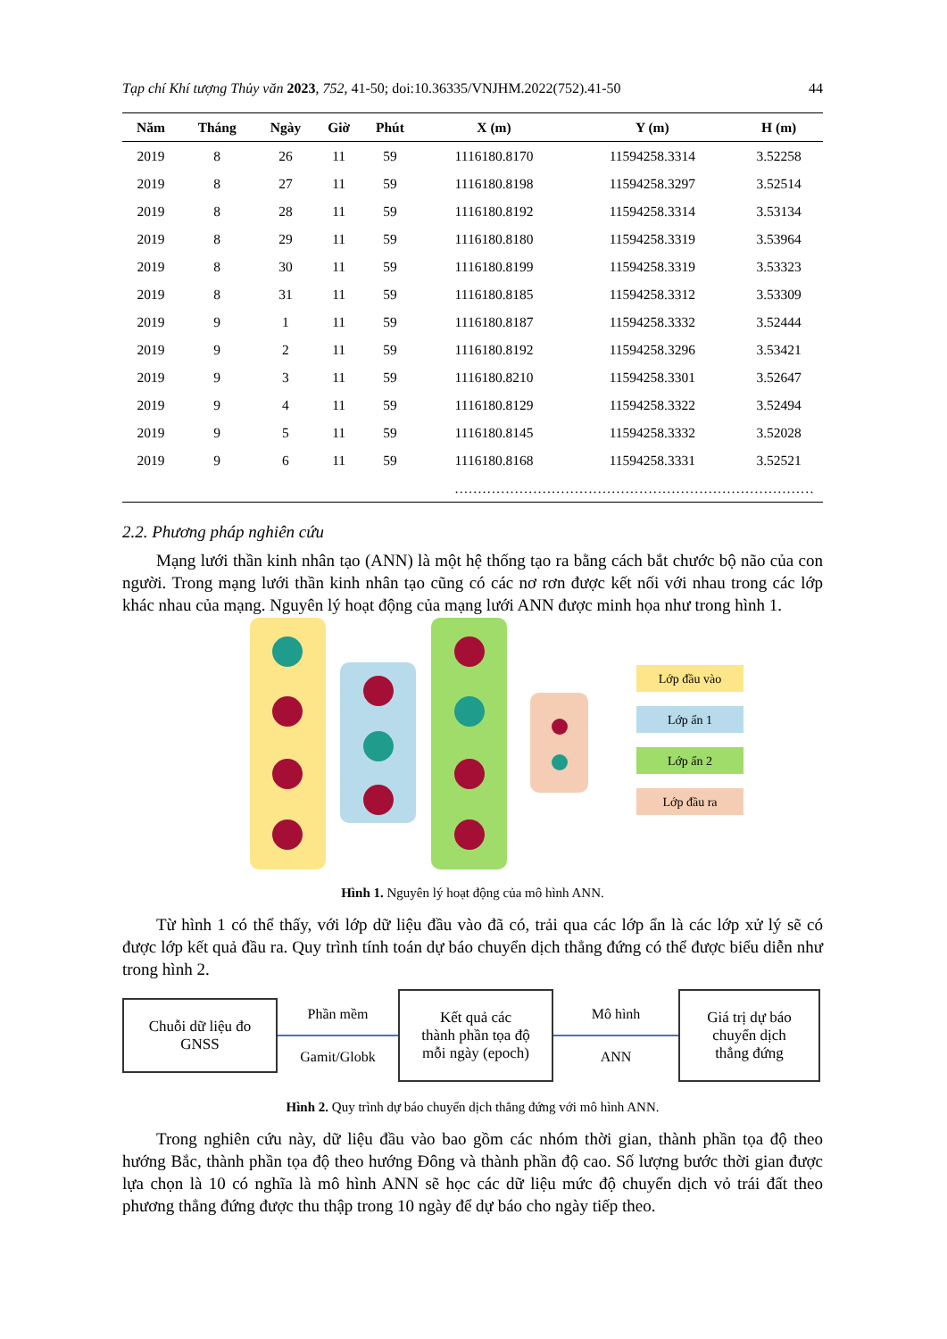Tạp chí Khí tượng Thủy văn 2023, 752, 41-50; doi:10.36335/VNJHM.2022(752).41-50 44
| Năm | Tháng | Ngày | Giờ | Phút | X (m) | Y (m) | H (m) |
| --- | --- | --- | --- | --- | --- | --- | --- |
| 2019 | 8 | 26 | 11 | 59 | 1116180.8170 | 11594258.3314 | 3.52258 |
| 2019 | 8 | 27 | 11 | 59 | 1116180.8198 | 11594258.3297 | 3.52514 |
| 2019 | 8 | 28 | 11 | 59 | 1116180.8192 | 11594258.3314 | 3.53134 |
| 2019 | 8 | 29 | 11 | 59 | 1116180.8180 | 11594258.3319 | 3.53964 |
| 2019 | 8 | 30 | 11 | 59 | 1116180.8199 | 11594258.3319 | 3.53323 |
| 2019 | 8 | 31 | 11 | 59 | 1116180.8185 | 11594258.3312 | 3.53309 |
| 2019 | 9 | 1 | 11 | 59 | 1116180.8187 | 11594258.3332 | 3.52444 |
| 2019 | 9 | 2 | 11 | 59 | 1116180.8192 | 11594258.3296 | 3.53421 |
| 2019 | 9 | 3 | 11 | 59 | 1116180.8210 | 11594258.3301 | 3.52647 |
| 2019 | 9 | 4 | 11 | 59 | 1116180.8129 | 11594258.3322 | 3.52494 |
| 2019 | 9 | 5 | 11 | 59 | 1116180.8145 | 11594258.3332 | 3.52028 |
| 2019 | 9 | 6 | 11 | 59 | 1116180.8168 | 11594258.3331 | 3.52521 |
| …………………………………………………………………… | | | | | | | |
2.2. Phương pháp nghiên cứu
Mạng lưới thần kinh nhân tạo (ANN) là một hệ thống tạo ra bằng cách bắt chước bộ não của con người. Trong mạng lưới thần kinh nhân tạo cũng có các nơ rơn được kết nối với nhau trong các lớp khác nhau của mạng. Nguyên lý hoạt động của mạng lưới ANN được minh họa như trong hình 1.
Lớp đầu vào
Lớp ẩn 1
Lớp ẩn 2
Lớp đầu ra
Hình 1. Nguyên lý hoạt động của mô hình ANN.
Từ hình 1 có thể thấy, với lớp dữ liệu đầu vào đã có, trải qua các lớp ẩn là các lớp xử lý sẽ có được lớp kết quả đầu ra. Quy trình tính toán dự báo chuyển dịch thẳng đứng có thể được biểu diễn như trong hình 2.
Chuỗi dữ liệu đo
GNSS
Phần mềm
Gamit/Globk
Kết quả các
thành phần tọa độ
mỗi ngày (epoch)
Mô hình
ANN
Giá trị dự báo
chuyển dịch
thẳng đứng
Hình 2. Quy trình dự báo chuyển dịch thẳng đứng với mô hình ANN.
Trong nghiên cứu này, dữ liệu đầu vào bao gồm các nhóm thời gian, thành phần tọa độ theo hướng Bắc, thành phần tọa độ theo hướng Đông và thành phần độ cao. Số lượng bước thời gian được lựa chọn là 10 có nghĩa là mô hình ANN sẽ học các dữ liệu mức độ chuyển dịch vỏ trái đất theo phương thẳng đứng được thu thập trong 10 ngày để dự báo cho ngày tiếp theo.